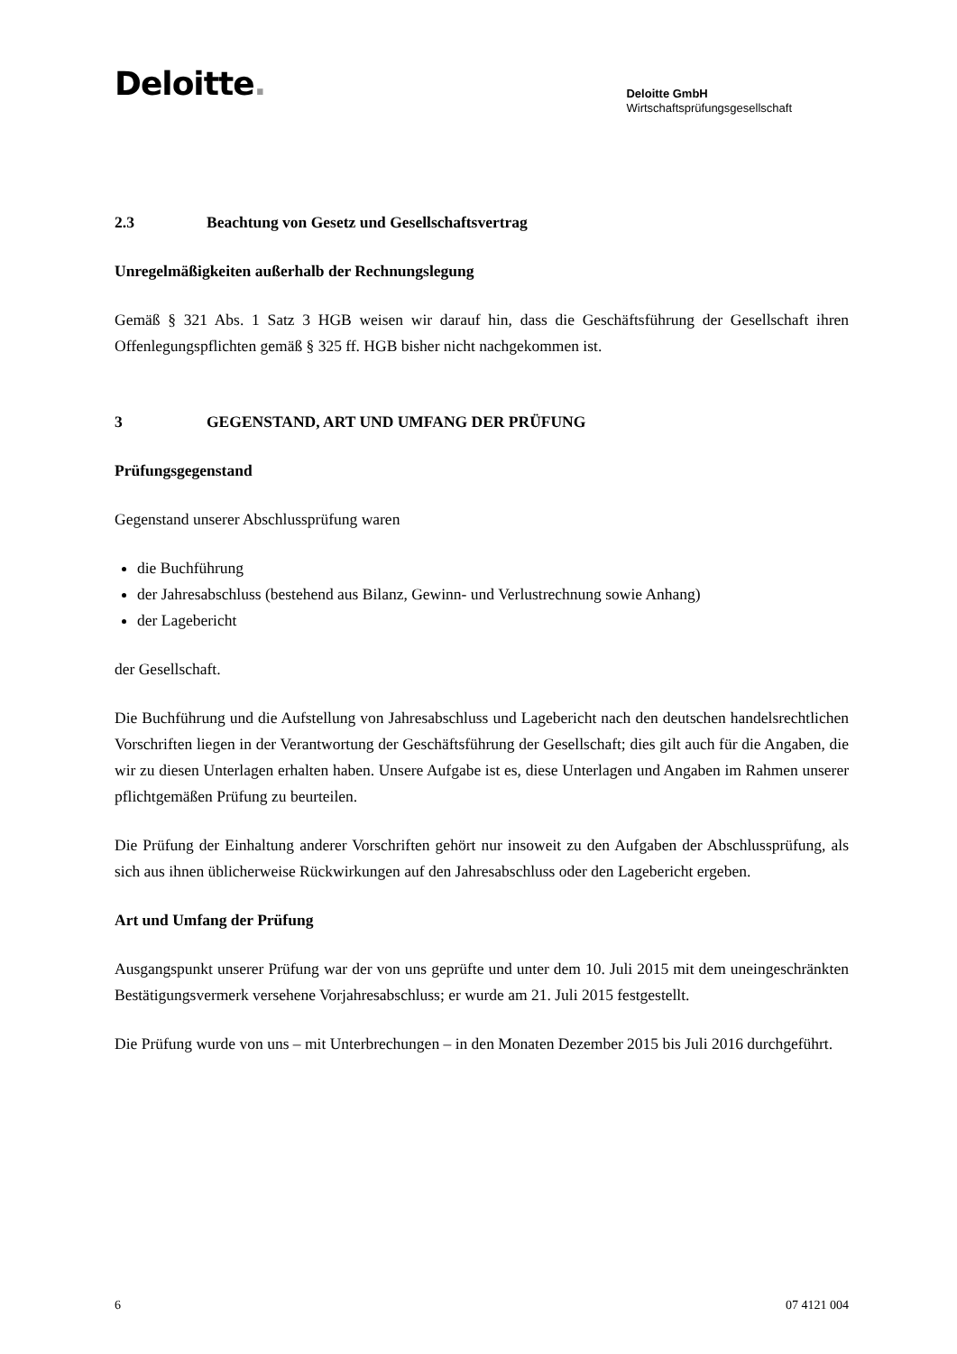Deloitte.
Deloitte GmbH
Wirtschaftsprüfungsgesellschaft
2.3 Beachtung von Gesetz und Gesellschaftsvertrag
Unregelmäßigkeiten außerhalb der Rechnungslegung
Gemäß § 321 Abs. 1 Satz 3 HGB weisen wir darauf hin, dass die Geschäftsführung der Gesellschaft ihren Offenlegungspflichten gemäß § 325 ff. HGB bisher nicht nachgekommen ist.
3 GEGENSTAND, ART UND UMFANG DER PRÜFUNG
Prüfungsgegenstand
Gegenstand unserer Abschlussprüfung waren
die Buchführung
der Jahresabschluss (bestehend aus Bilanz, Gewinn- und Verlustrechnung sowie Anhang)
der Lagebericht
der Gesellschaft.
Die Buchführung und die Aufstellung von Jahresabschluss und Lagebericht nach den deutschen handelsrechtlichen Vorschriften liegen in der Verantwortung der Geschäftsführung der Gesellschaft; dies gilt auch für die Angaben, die wir zu diesen Unterlagen erhalten haben. Unsere Aufgabe ist es, diese Unterlagen und Angaben im Rahmen unserer pflichtgemäßen Prüfung zu beurteilen.
Die Prüfung der Einhaltung anderer Vorschriften gehört nur insoweit zu den Aufgaben der Abschlussprüfung, als sich aus ihnen üblicherweise Rückwirkungen auf den Jahresabschluss oder den Lagebericht ergeben.
Art und Umfang der Prüfung
Ausgangspunkt unserer Prüfung war der von uns geprüfte und unter dem 10. Juli 2015 mit dem uneingeschränkten Bestätigungsvermerk versehene Vorjahresabschluss; er wurde am 21. Juli 2015 festgestellt.
Die Prüfung wurde von uns – mit Unterbrechungen – in den Monaten Dezember 2015 bis Juli 2016 durchgeführt.
6 07 4121 004